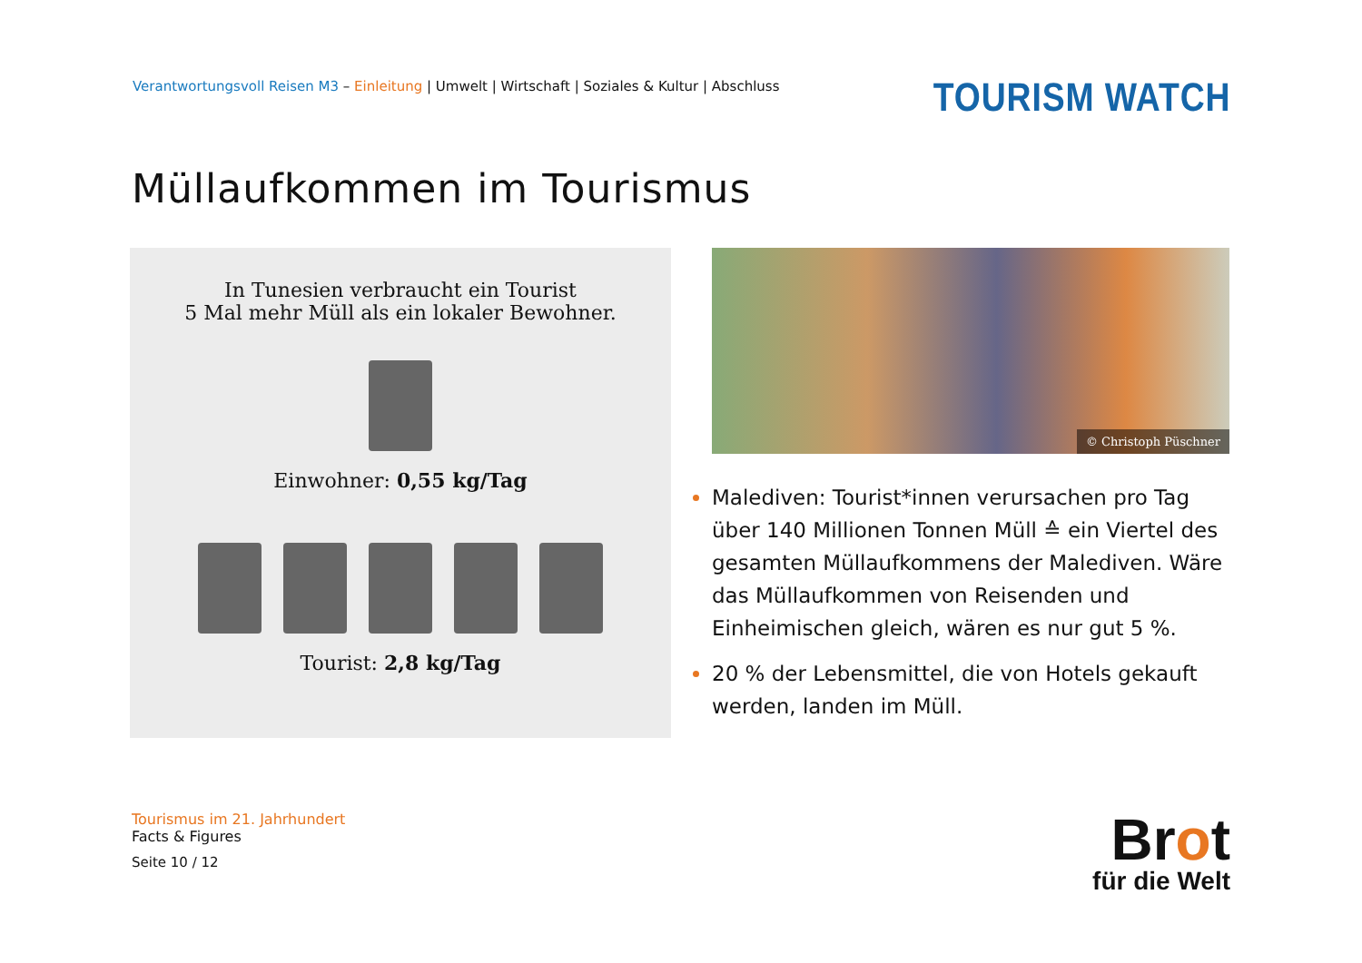Verantwortungsvoll Reisen M3 – Einleitung | Umwelt | Wirtschaft | Soziales & Kultur | Abschluss
TOURISM WATCH
Müllaufkommen im Tourismus
In Tunesien verbraucht ein Tourist
5 Mal mehr Müll als ein lokaler Bewohner.
Einwohner: 0,55 kg/Tag
Tourist: 2,8 kg/Tag
© Christoph Püschner
Malediven: Tourist*innen verursachen pro Tag über 140 Millionen Tonnen Müll ≙ ein Viertel des gesamten Müllaufkommens der Malediven. Wäre das Müllaufkommen von Reisenden und Einheimischen gleich, wären es nur gut 5 %.
20 % der Lebensmittel, die von Hotels gekauft werden, landen im Müll.
Tourismus im 21. Jahrhundert
Facts & Figures
Seite 10 / 12
Brot
für die Welt